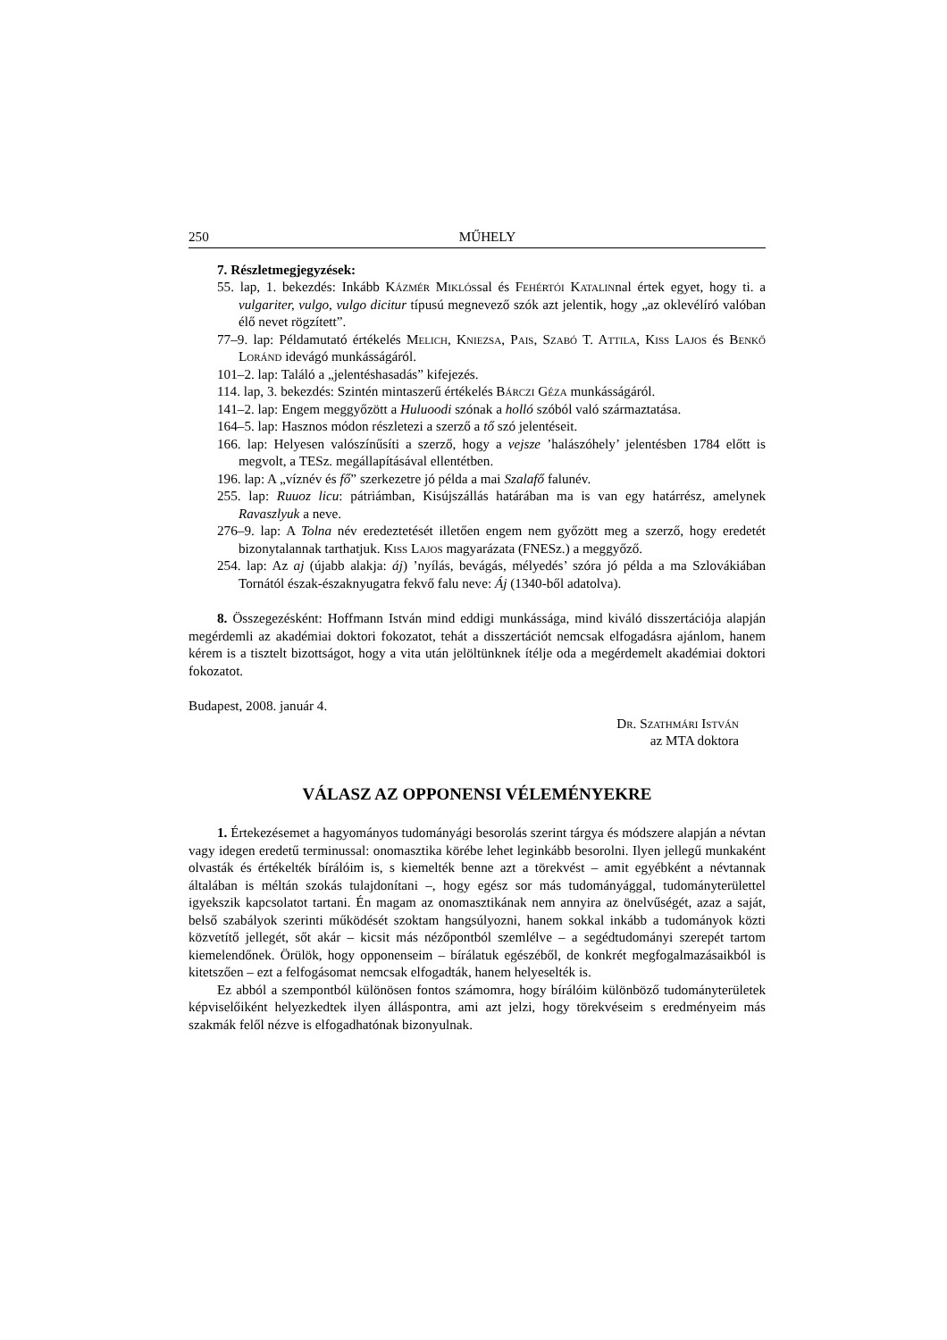250 MŰHELY
7. Részletmegjegyzések:
55. lap, 1. bekezdés: Inkább Kázmér Miklóssal és Fehértói Katalinnal értek egyet, hogy ti. a vulgariter, vulgo, vulgo dicitur típusú megnevező szók azt jelentik, hogy „az oklevélíró valóban élő nevet rögzített”.
77–9. lap: Példamutató értékelés Melich, Kniezsa, Pais, Szabó T. Attila, Kiss Lajos és Benkő Loránd idevágó munkásságáról.
101–2. lap: Találó a „jelentéshasadás” kifejezés.
114. lap, 3. bekezdés: Szintén mintaszerű értékelés Bárczi Géza munkásságáról.
141–2. lap: Engem meggyőzött a Huluoodi szónak a holló szóból való származtatása.
164–5. lap: Hasznos módon részletezi a szerző a tő szó jelentéseit.
166. lap: Helyesen valószínűsíti a szerző, hogy a vejsze ’halászóhely’ jelentésben 1784 előtt is megvolt, a TESz. megállapításával ellentétben.
196. lap: A „víznév és fő” szerkezetre jó példa a mai Szalafő falunév.
255. lap: Ruuoz licu: pátriámban, Kisújszállás határában ma is van egy határrész, amelynek Ravaszlyuk a neve.
276–9. lap: A Tolna név eredeztetését illetően engem nem győzött meg a szerző, hogy eredetét bizonytalannak tarthatjuk. Kiss Lajos magyarázata (FNESz.) a meggyőző.
254. lap: Az aj (újabb alakja: áj) ’nyílás, bevágás, mélyedés’ szóra jó példa a ma Szlovákiában Tornától észak-északnyugatra fekvő falu neve: Áj (1340-ből adatolva).
8. Összegezésként: Hoffmann István mind eddigi munkássága, mind kiváló disszertációja alapján megérdemli az akadémiai doktori fokozatot, tehát a disszertációt nemcsak elfogadásra ajánlom, hanem kérem is a tisztelt bizottságot, hogy a vita után jelöltünknek ítélje oda a megérdemelt akadémiai doktori fokozatot.
Budapest, 2008. január 4.
Dr. Szathmári István
az MTA doktora
VÁLASZ AZ OPPONENSI VÉLEMÉNYEKRE
1. Értekezésemet a hagyományos tudományági besorolás szerint tárgya és módszere alapján a névtan vagy idegen eredetű terminussal: onomasztika körébe lehet leginkább besorolni. Ilyen jellegű munkaként olvasták és értékelték bírálóim is, s kiemelték benne azt a törekvést – amit egyébként a névtannak általában is méltán szokás tulajdonítani –, hogy egész sor más tudományággal, tudományterülettel igyekszik kapcsolatot tartani. Én magam az onomasztikának nem annyira az önelvűségét, azaz a saját, belső szabályok szerinti működését szoktam hangsúlyozni, hanem sokkal inkább a tudományok közti közvetítő jellegét, sőt akár – kicsit más nézőpontból szemlélve – a segédtudományi szerepét tartom kiemelendőnek. Örülök, hogy opponenseim – bírálatuk egészéből, de konkrét megfogalmazásaikból is kitetszően – ezt a felfogásomat nemcsak elfogadták, hanem helyeselték is.
Ez abból a szempontból különösen fontos számomra, hogy bírálóim különböző tudományterületek képviselőiként helyezkedtek ilyen álláspontra, ami azt jelzi, hogy törekvéseim s eredményeim más szakmák felől nézve is elfogadhatónak bizonyulnak.